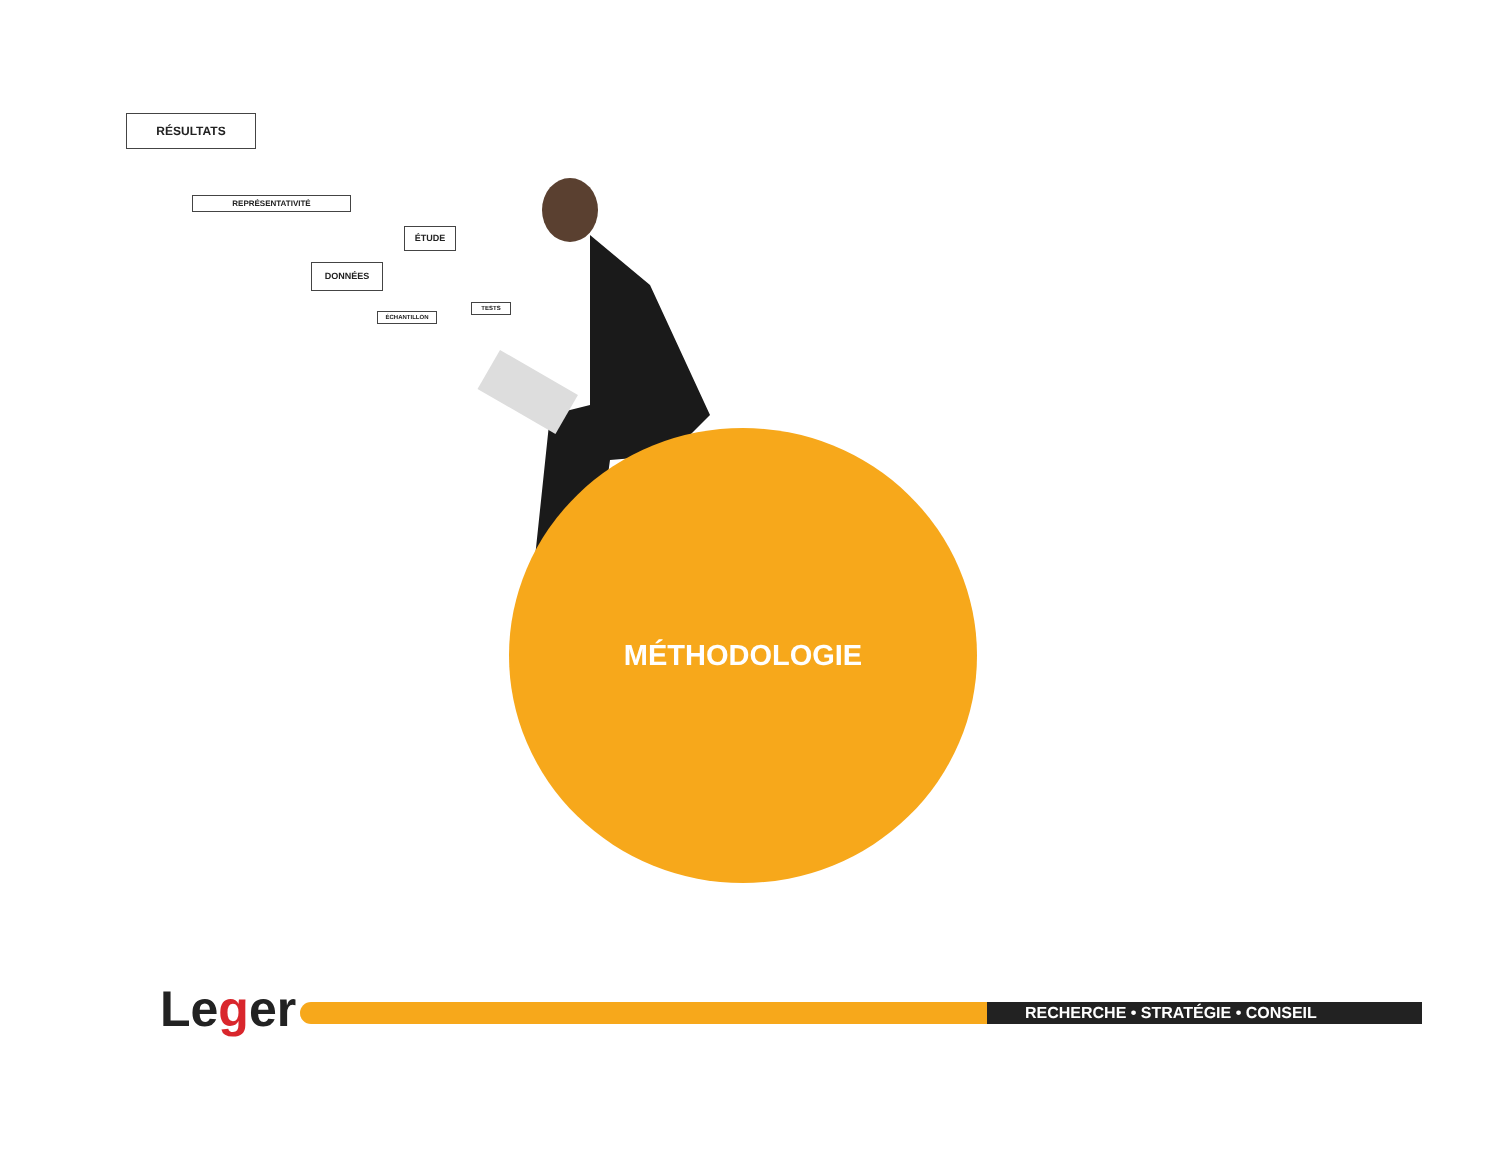RÉSULTATS
REPRÉSENTATIVITÉ
ÉTUDE
DONNÉES
TESTS
ÉCHANTILLON
MÉTHODOLOGIE
Leger RECHERCHE • STRATÉGIE • CONSEIL